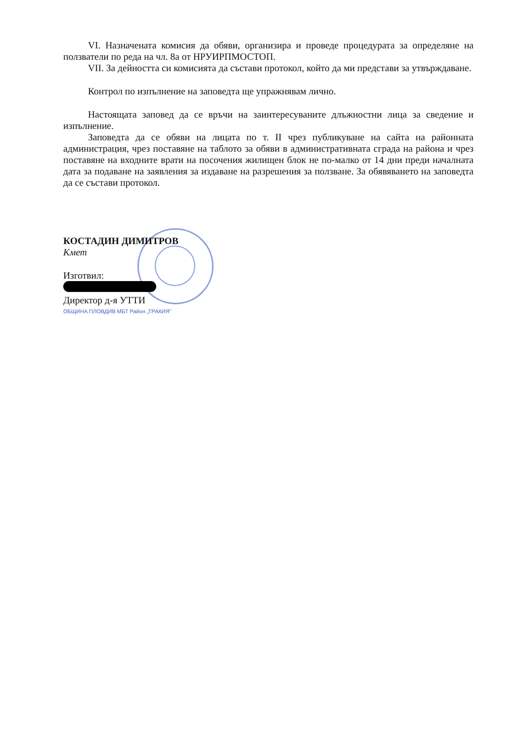VI. Назначената комисия да обяви, организира и проведе процедурата за определяне на ползватели по реда на чл. 8а от НРУИРПМОСТОП.
VII. За дейността си комисията да състави протокол, който да ми представи за утвърждаване.
Контрол по изпълнение на заповедта ще упражнявам лично.
Настоящата заповед да се връчи на заинтересуваните длъжностни лица за сведение и изпълнение.
Заповедта да се обяви на лицата по т. II чрез публикуване на сайта на районната администрация, чрез поставяне на таблото за обяви в административната сграда на района и чрез поставяне на входните врати на посочения жилищен блок не по-малко от 14 дни преди началната дата за подаване на заявления за издаване на разрешения за ползване. За обявяването на заповедта да се състави протокол.
КОСТАДИН ДИМИТРОВ
Кмет
Изготвил:
Директор д-я УТТИ
ОБЩИНА ПЛОВДИВ МБТ Район „ТРАКИЯ"